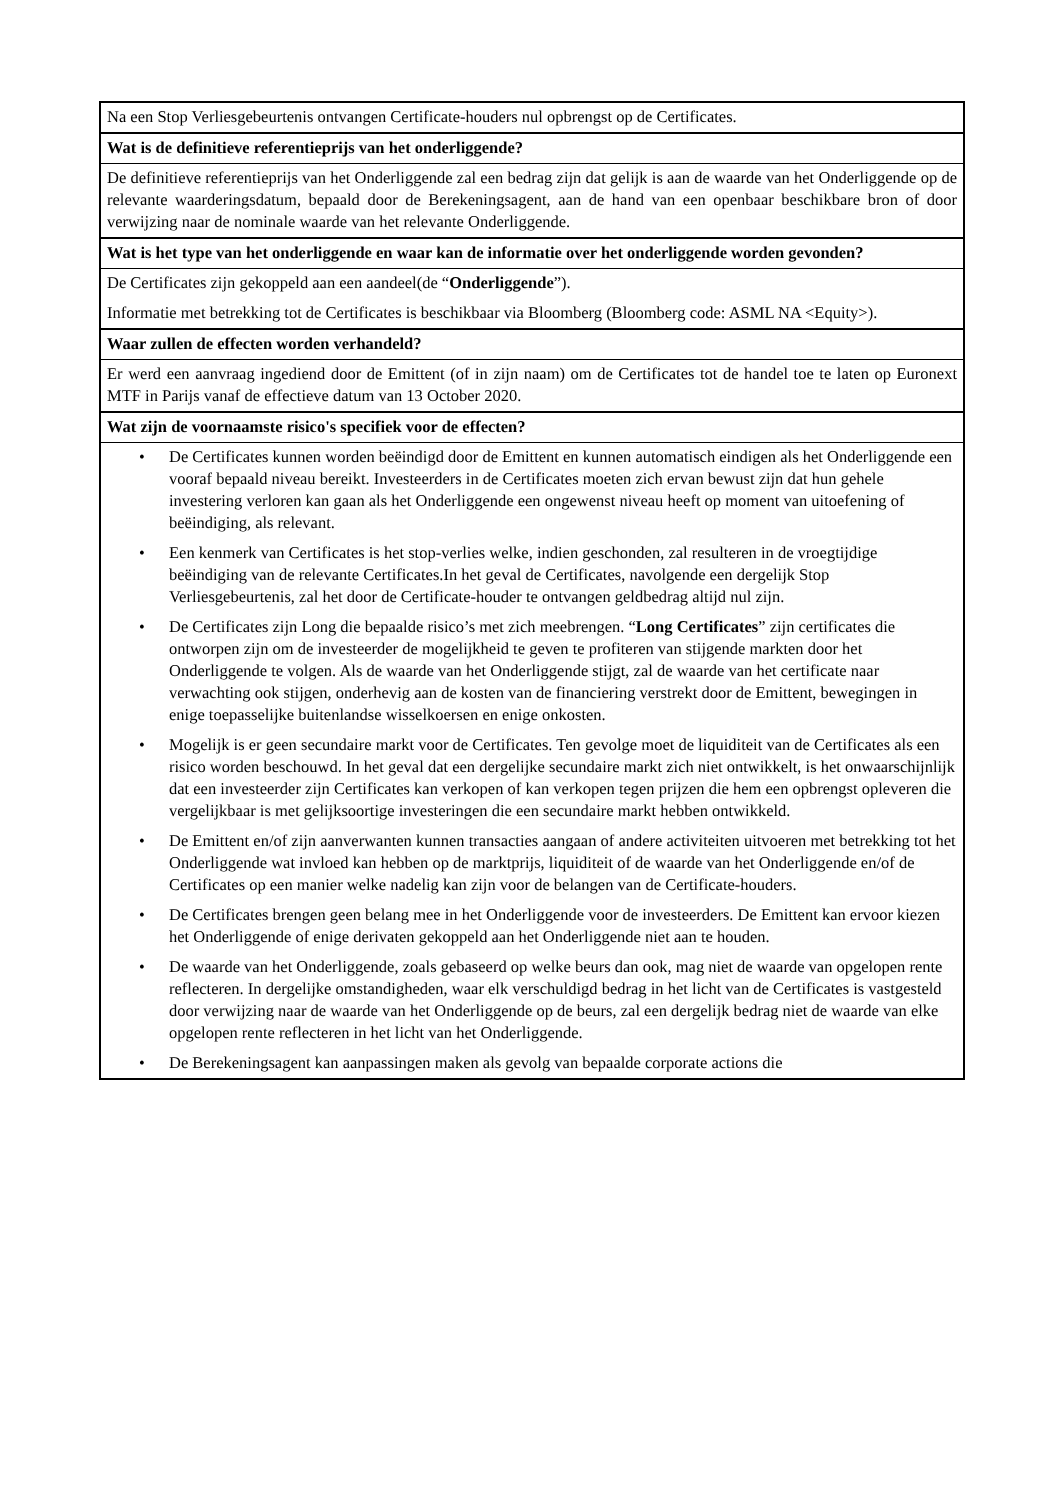| Na een Stop Verliesgebeurtenis ontvangen Certificate-houders nul opbrengst op de Certificates. |
| Wat is de definitieve referentieprijs van het onderliggende? |
| De definitieve referentieprijs van het Onderliggende zal een bedrag zijn dat gelijk is aan de waarde van het Onderliggende op de relevante waarderingsdatum, bepaald door de Berekeningsagent, aan de hand van een openbaar beschikbare bron of door verwijzing naar de nominale waarde van het relevante Onderliggende. |
| Wat is het type van het onderliggende en waar kan de informatie over het onderliggende worden gevonden? |
| De Certificates zijn gekoppeld aan een aandeel(de “ Onderliggende ”). Informatie met betrekking tot de Certificates is beschikbaar via Bloomberg (Bloomberg code: ASML NA <Equity>). |
| Waar zullen de effecten worden verhandeld? |
| Er werd een aanvraag ingediend door de Emittent (of in zijn naam) om de Certificates tot de handel toe te laten op Euronext MTF in Parijs vanaf de effectieve datum van 13 October 2020. |
| Wat zijn de voornaamste risico's specifiek voor de effecten? |
| • De Certificates kunnen worden beëindigd door de Emittent en kunnen automatisch eindigen als het Onderliggende een vooraf bepaald niveau bereikt. Investeerders in de Certificates moeten zich ervan bewust zijn dat hun gehele investering verloren kan gaan als het Onderliggende een ongewenst niveau heeft op moment van uitoefening of beëindiging, als relevant. • Een kenmerk van Certificates is het stop-verlies welke, indien geschonden, zal resulteren in de vroegtijdige beëindiging van de relevante Certificates.In het geval de Certificates, navolgende een dergelijk Stop Verliesgebeurtenis, zal het door de Certificate-houder te ontvangen geldbedrag altijd nul zijn. • De Certificates zijn Long die bepaalde risico’s met zich meebrengen. “ Long Certificates ” zijn certificates die ontworpen zijn om de investeerder de mogelijkheid te geven te profiteren van stijgende markten door het Onderliggende te volgen. Als de waarde van het Onderliggende stijgt, zal de waarde van het certificate naar verwachting ook stijgen, onderhevig aan de kosten van de financiering verstrekt door de Emittent, bewegingen in enige toepasselijke buitenlandse wisselkoersen en enige onkosten. • Mogelijk is er geen secundaire markt voor de Certificates. Ten gevolge moet de liquiditeit van de Certificates als een risico worden beschouwd. In het geval dat een dergelijke secundaire markt zich niet ontwikkelt, is het onwaarschijnlijk dat een investeerder zijn Certificates kan verkopen of kan verkopen tegen prijzen die hem een opbrengst opleveren die vergelijkbaar is met gelijksoortige investeringen die een secundaire markt hebben ontwikkeld. • De Emittent en/of zijn aanverwanten kunnen transacties aangaan of andere activiteiten uitvoeren met betrekking tot het Onderliggende wat invloed kan hebben op de marktprijs, liquiditeit of de waarde van het Onderliggende en/of de Certificates op een manier welke nadelig kan zijn voor de belangen van de Certificate-houders. • De Certificates brengen geen belang mee in het Onderliggende voor de investeerders. De Emittent kan ervoor kiezen het Onderliggende of enige derivaten gekoppeld aan het Onderliggende niet aan te houden. • De waarde van het Onderliggende, zoals gebaseerd op welke beurs dan ook, mag niet de waarde van opgelopen rente reflecteren. In dergelijke omstandigheden, waar elk verschuldigd bedrag in het licht van de Certificates is vastgesteld door verwijzing naar de waarde van het Onderliggende op de beurs, zal een dergelijk bedrag niet de waarde van elke opgelopen rente reflecteren in het licht van het Onderliggende. • De Berekeningsagent kan aanpassingen maken als gevolg van bepaalde corporate actions die |